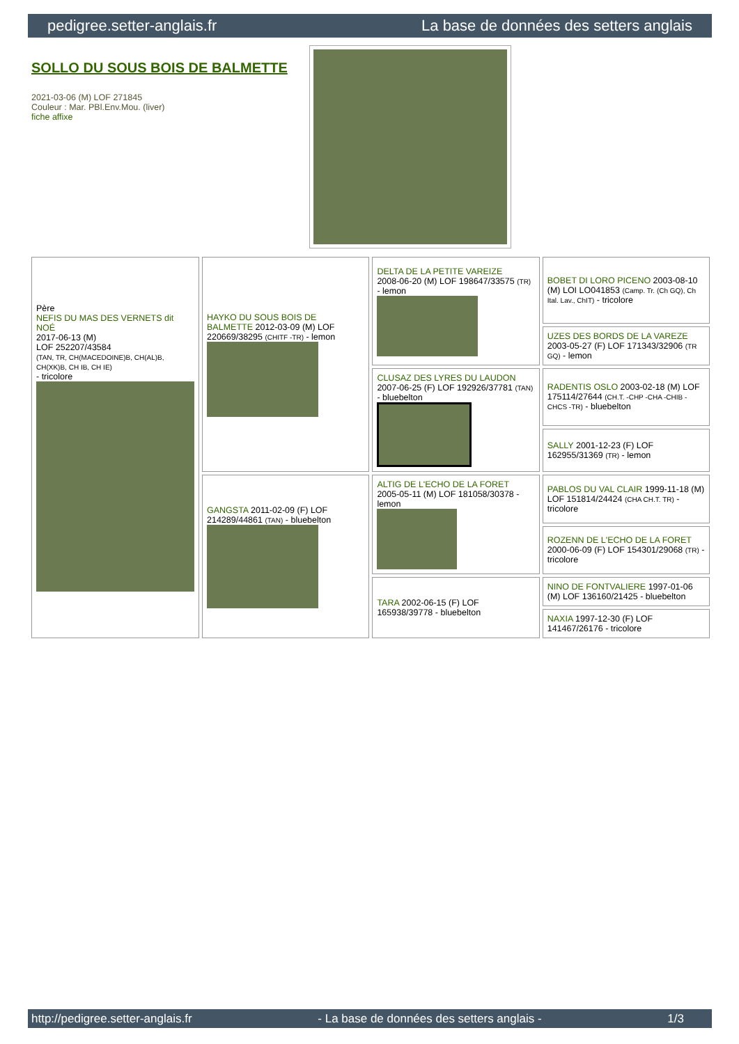pedigree.setter-anglais.fr La base de données des setters anglais
SOLLO DU SOUS BOIS DE BALMETTE
2021-03-06 (M) LOF 271845
Couleur : Mar. PBl.Env.Mou. (liver)
fiche affixe
| Père NEFIS DU MAS DES VERNETS dit NOÉ 2017-06-13 (M) LOF 252207/43584 (TAN, TR, CH(MACEDOINE)B, CH(AL)B, CH(XK)B, CH IB, CH IE) - tricolore | HAYKO DU SOUS BOIS DE BALMETTE 2012-03-09 (M) LOF 220669/38295 (CHITF -TR) - lemon | DELTA DE LA PETITE VAREIZE 2008-06-20 (M) LOF 198647/33575 (TR) - lemon | BOBET DI LORO PICENO 2003-08-10 (M) LOI LO041853 (Camp. Tr. (Ch GQ), Ch Ital. Lav., ChIT) - tricolore |
| | | | UZES DES BORDS DE LA VAREZE 2003-05-27 (F) LOF 171343/32906 (TR GQ) - lemon |
| | | CLUSAZ DES LYRES DU LAUDON 2007-06-25 (F) LOF 192926/37781 (TAN) - bluebelton | RADENTIS OSLO 2003-02-18 (M) LOF 175114/27644 (CH.T. -CHP -CHA -CHIB -CHCS -TR) - bluebelton |
| | | | SALLY 2001-12-23 (F) LOF 162955/31369 (TR) - lemon |
| | GANGSTA 2011-02-09 (F) LOF 214289/44861 (TAN) - bluebelton | ALTIG DE L'ECHO DE LA FORET 2005-05-11 (M) LOF 181058/30378 - lemon | PABLOS DU VAL CLAIR 1999-11-18 (M) LOF 151814/24424 (CHA CH.T. TR) - tricolore |
| | | | ROZENN DE L'ECHO DE LA FORET 2000-06-09 (F) LOF 154301/29068 (TR) - tricolore |
| | | TARA 2002-06-15 (F) LOF 165938/39778 - bluebelton | NINO DE FONTVALIERE 1997-01-06 (M) LOF 136160/21425 - bluebelton |
| | | | NAXIA 1997-12-30 (F) LOF 141467/26176 - tricolore |
http://pedigree.setter-anglais.fr - La base de données des setters anglais - 1/3